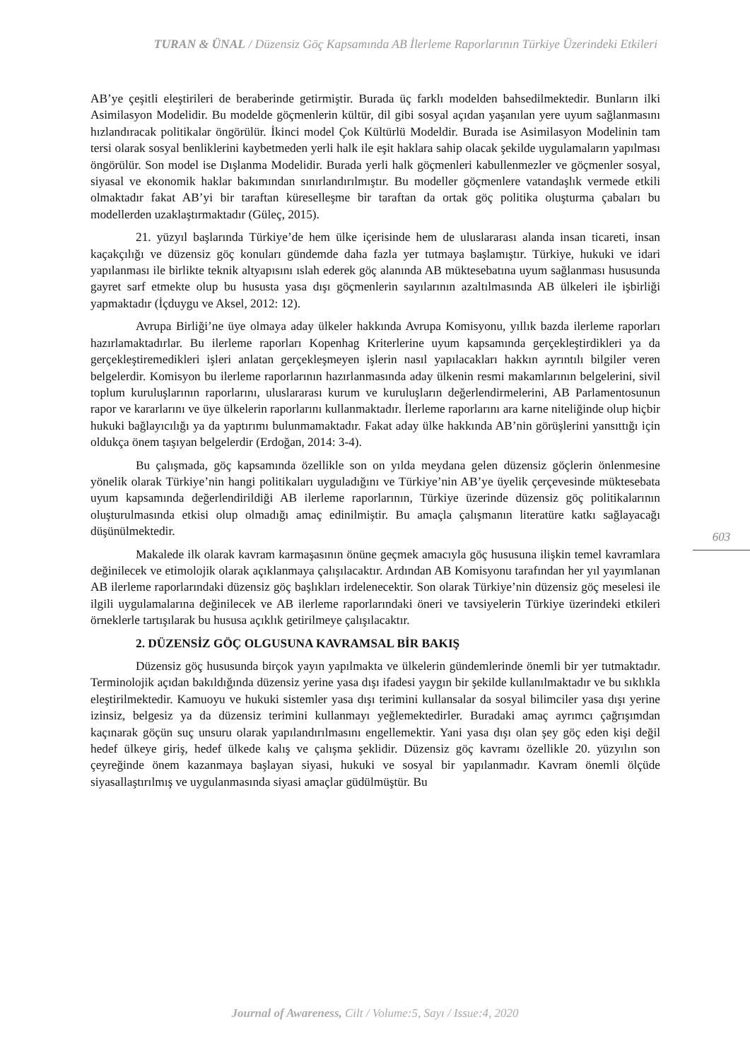TURAN & ÜNAL / Düzensiz Göç Kapsamında AB İlerleme Raporlarının Türkiye Üzerindeki Etkileri
AB’ye çeşitli eleştirileri de beraberinde getirmiştir. Burada üç farklı modelden bahsedilmektedir. Bunların ilki Asimilasyon Modelidir. Bu modelde göçmenlerin kültür, dil gibi sosyal açıdan yaşanılan yere uyum sağlanmasını hızlandıracak politikalar öngörülür. İkinci model Çok Kültürlü Modeldir. Burada ise Asimilasyon Modelinin tam tersi olarak sosyal benliklerini kaybetmeden yerli halk ile eşit haklara sahip olacak şekilde uygulamaların yapılması öngörülür. Son model ise Dışlanma Modelidir. Burada yerli halk göçmenleri kabullenmezler ve göçmenler sosyal, siyasal ve ekonomik haklar bakımından sınırlandırılmıştır. Bu modeller göçmenlere vatandaşlık vermede etkili olmaktadır fakat AB’yi bir taraftan küreselleşme bir taraftan da ortak göç politika oluşturma çabaları bu modellerden uzaklaştırmaktadır (Güleç, 2015).
21. yüzyıl başlarında Türkiye’de hem ülke içerisinde hem de uluslararası alanda insan ticareti, insan kaçakçılığı ve düzensiz göç konuları gündemde daha fazla yer tutmaya başlamıştır. Türkiye, hukuki ve idari yapılanması ile birlikte teknik altyapısını ıslah ederek göç alanında AB müktesebatına uyum sağlanması hususunda gayret sarf etmekte olup bu hususta yasa dışı göçmenlerin sayılarının azaltılmasında AB ülkeleri ile işbirliği yapmaktadır (İçduygu ve Aksel, 2012: 12).
Avrupa Birliği’ne üye olmaya aday ülkeler hakkında Avrupa Komisyonu, yıllık bazda ilerleme raporları hazırlamaktadırlar. Bu ilerleme raporları Kopenhag Kriterlerine uyum kapsamında gerçekleştirdikleri ya da gerçekleştiremedikleri işleri anlatan gerçekleşmeyen işlerin nasıl yapılacakları hakkın ayrıntılı bilgiler veren belgelerdir. Komisyon bu ilerleme raporlarının hazırlanmasında aday ülkenin resmi makamlarının belgelerini, sivil toplum kuruluşlarının raporlarını, uluslararası kurum ve kuruluşların değerlendirmelerini, AB Parlamentosunun rapor ve kararlarını ve üye ülkelerin raporlarını kullanmaktadır. İlerleme raporlarını ara karne niteliğinde olup hiçbir hukuki bağlayıcılığı ya da yaptırımı bulunmamaktadır. Fakat aday ülke hakkında AB’nin görüşlerini yansıttığı için oldukça önem taşıyan belgelerdir (Erdoğan, 2014: 3-4).
Bu çalışmada, göç kapsamında özellikle son on yılda meydana gelen düzensiz göçlerin önlenmesine yönelik olarak Türkiye’nin hangi politikaları uyguladığını ve Türkiye’nin AB’ye üyelik çerçevesinde müktesebata uyum kapsamında değerlendirildiği AB ilerleme raporlarının, Türkiye üzerinde düzensiz göç politikalarının oluşturulmasında etkisi olup olmadığı amaç edinilmiştir. Bu amaçla çalışmanın literatüre katkı sağlayacağı düşünülmektedir.
Makalede ilk olarak kavram karmaşasının önüne geçmek amacıyla göç hususuna ilişkin temel kavramlara değinilecek ve etimolojik olarak açıklanmaya çalışılacaktır. Ardından AB Komisyonu tarafından her yıl yayımlanan AB ilerleme raporlarındaki düzensiz göç başlıkları irdelenecektir. Son olarak Türkiye’nin düzensiz göç meselesi ile ilgili uygulamalarına değinilecek ve AB ilerleme raporlarındaki öneri ve tavsiyelerin Türkiye üzerindeki etkileri örneklerle tartışılarak bu hususa açıklık getirilmeye çalışılacaktır.
2. DÜZENSİZ GÖÇ OLGUSUNA KAVRAMSAL BİR BAKIŞ
Düzensiz göç hususunda birçok yayın yapılmakta ve ülkelerin gündemlerinde önemli bir yer tutmaktadır. Terminolojik açıdan bakıldığında düzensiz yerine yasa dışı ifadesi yaygın bir şekilde kullanılmaktadır ve bu sıklıkla eleştirilmektedir. Kamuoyu ve hukuki sistemler yasa dışı terimini kullansalar da sosyal bilimciler yasa dışı yerine izinsiz, belgesiz ya da düzensiz terimini kullanmayı yeğlemektedirler. Buradaki amaç ayrımcı çağrışımdan kaçınarak göçün suç unsuru olarak yapılandırılmasını engellemektir. Yani yasa dışı olan şey göç eden kişi değil hedef ülkeye giriş, hedef ülkede kalış ve çalışma şeklidir. Düzensiz göç kavramı özellikle 20. yüzyılın son çeyreğinde önem kazanmaya başlayan siyasi, hukuki ve sosyal bir yapılanmadır. Kavram önemli ölçüde siyasallaştırılmış ve uygulanmasında siyasi amaçlar güdülmüştür. Bu
603
Journal of Awareness, Cilt / Volume:5, Sayı / Issue:4, 2020